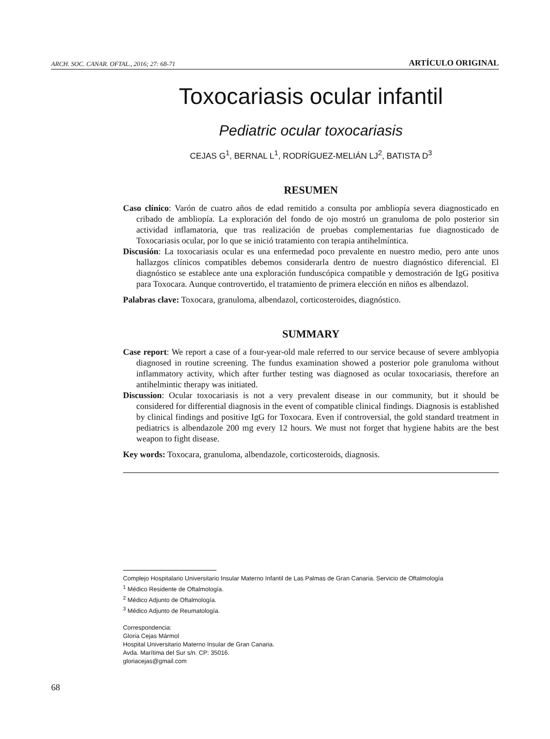ARCH. SOC. CANAR. OFTAL., 2016; 27: 68-71 ARTÍCULO ORIGINAL
Toxocariasis ocular infantil
Pediatric ocular toxocariasis
CEJAS G<sup>1</sup>, BERNAL L<sup>1</sup>, RODRÍGUEZ-MELIÁN LJ<sup>2</sup>, BATISTA D<sup>3</sup>
RESUMEN
Caso clínico: Varón de cuatro años de edad remitido a consulta por ambliopía severa diagnosticado en cribado de ambliopía. La exploración del fondo de ojo mostró un granuloma de polo posterior sin actividad inflamatoria, que tras realización de pruebas complementarias fue diagnosticado de Toxocariasis ocular, por lo que se inició tratamiento con terapia antihelmíntica.
Discusión: La toxocariasis ocular es una enfermedad poco prevalente en nuestro medio, pero ante unos hallazgos clínicos compatibles debemos considerarla dentro de nuestro diagnóstico diferencial. El diagnóstico se establece ante una exploración funduscópica compatible y demostración de IgG positiva para Toxocara. Aunque controvertido, el tratamiento de primera elección en niños es albendazol.
Palabras clave: Toxocara, granuloma, albendazol, corticosteroides, diagnóstico.
SUMMARY
Case report: We report a case of a four-year-old male referred to our service because of severe amblyopia diagnosed in routine screening. The fundus examination showed a posterior pole granuloma without inflammatory activity, which after further testing was diagnosed as ocular toxocariasis, therefore an antihelmintic therapy was initiated.
Discussion: Ocular toxocariasis is not a very prevalent disease in our community, but it should be considered for differential diagnosis in the event of compatible clinical findings. Diagnosis is established by clinical findings and positive IgG for Toxocara. Even if controversial, the gold standard treatment in pediatrics is albendazole 200 mg every 12 hours. We must not forget that hygiene habits are the best weapon to fight disease.
Key words: Toxocara, granuloma, albendazole, corticosteroids, diagnosis.
Complejo Hospitalario Universitario Insular Materno Infantil de Las Palmas de Gran Canaria. Servicio de Oftalmología
<sup>1</sup> Médico Residente de Oftalmología.
<sup>2</sup> Médico Adjunto de Oftalmología.
<sup>3</sup> Médico Adjunto de Reumatología.
Correspondencia:
Gloria Cejas Mármol
Hospital Universitario Materno Insular de Gran Canaria.
Avda. Marítima del Sur s/n. CP: 35016.
gloriacejas@gmail.com
68